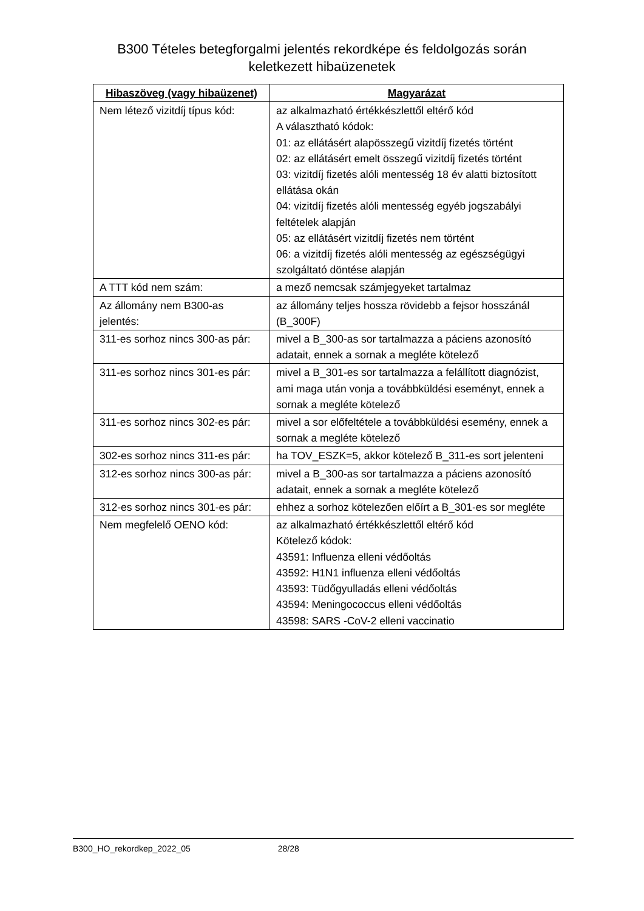B300 Tételes betegforgalmi jelentés rekordképe és feldolgozás során
keletkezett hibaüzenetek
| Hibaszöveg (vagy hibaüzenet) | Magyarázat |
| --- | --- |
| Nem létező vizitdíj típus kód: | az alkalmazható értékkészlettől eltérő kód A választható kódok: 01: az ellátásért alapösszegű vizitdíj fizetés történt 02: az ellátásért emelt összegű vizitdíj fizetés történt 03: vizitdíj fizetés alóli mentesség 18 év alatti biztosított ellátása okán 04: vizitdíj fizetés alóli mentesség egyéb jogszabályi feltételek alapján 05: az ellátásért vizitdíj fizetés nem történt 06: a vizitdíj fizetés alóli mentesség az egészségügyi szolgáltató döntése alapján |
| A TTT kód nem szám: | a mező nemcsak számjegyeket tartalmaz |
| Az állomány nem B300-as jelentés: | az állomány teljes hossza rövidebb a fejsor hosszánál (B_300F) |
| 311-es sorhoz nincs 300-as pár: | mivel a B_300-as sor tartalmazza a páciens azonosító adatait, ennek a sornak a megléte kötelező |
| 311-es sorhoz nincs 301-es pár: | mivel a B_301-es sor tartalmazza a felállított diagnózist, ami maga után vonja a továbbküldési eseményt, ennek a sornak a megléte kötelező |
| 311-es sorhoz nincs 302-es pár: | mivel a sor előfeltétele a továbbküldési esemény, ennek a sornak a megléte kötelező |
| 302-es sorhoz nincs 311-es pár: | ha TOV_ESZK=5, akkor kötelező B_311-es sort jelenteni |
| 312-es sorhoz nincs 300-as pár: | mivel a B_300-as sor tartalmazza a páciens azonosító adatait, ennek a sornak a megléte kötelező |
| 312-es sorhoz nincs 301-es pár: | ehhez a sorhoz kötelezően előírt a B_301-es sor megléte |
| Nem megfelelő OENO kód: | az alkalmazható értékkészlettől eltérő kód Kötelező kódok: 43591: Influenza elleni védőoltás 43592: H1N1 influenza elleni védőoltás 43593: Tüdőgyulladás elleni védőoltás 43594: Meningococcus elleni védőoltás 43598: SARS -CoV-2 elleni vaccinatio |
B300_HO_rekordkep_2022_05 28/28